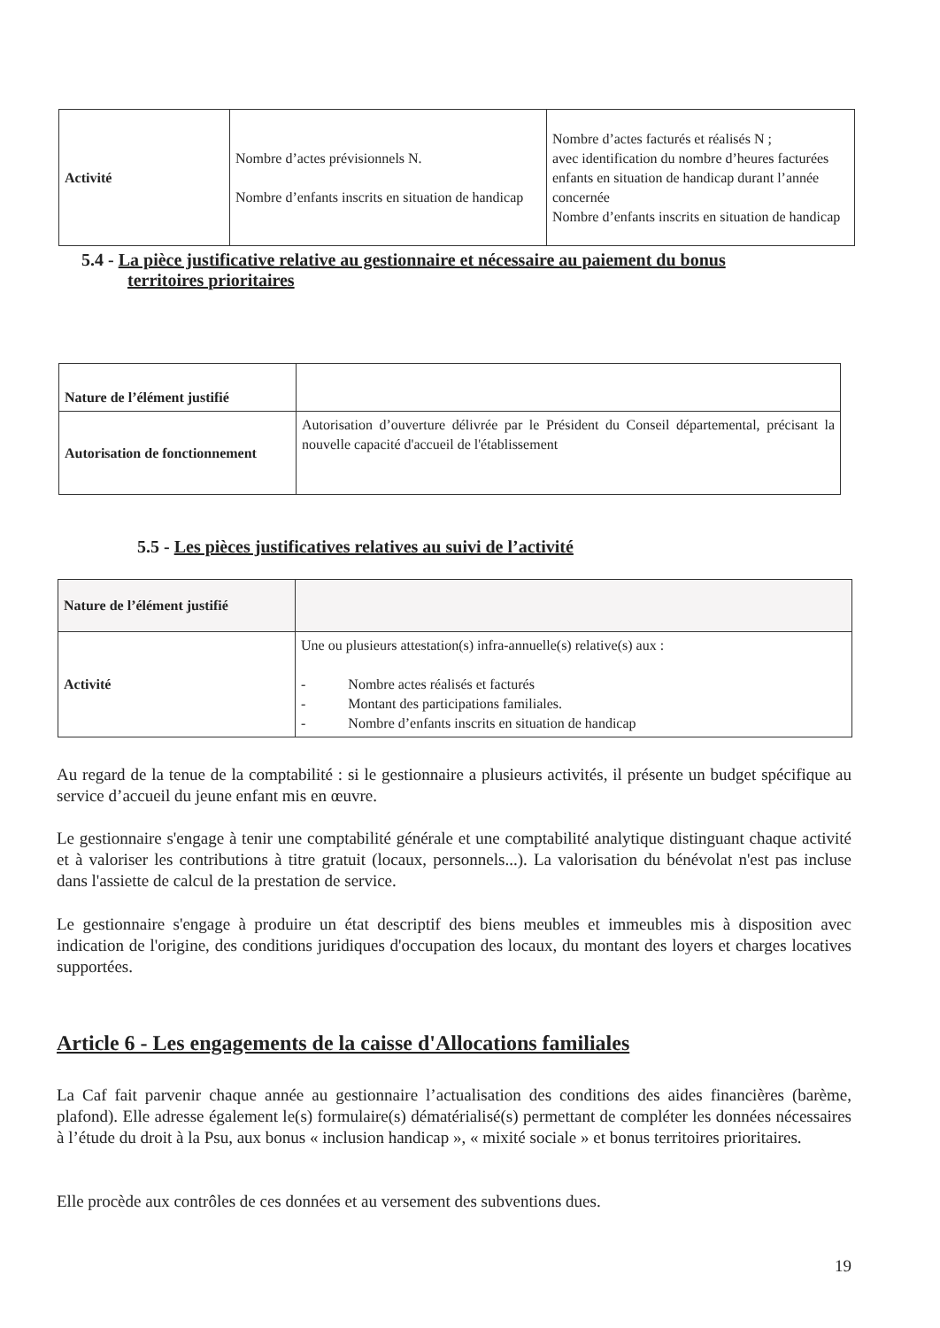| Activité | Nombre d’actes prévisionnels N. Nombre d’enfants inscrits en situation de handicap | Nombre d’actes facturés et réalisés N ; avec identification du nombre d’heures facturées enfants en situation de handicap durant l’année concernée Nombre d’enfants inscrits en situation de handicap |
5.4 - La pièce justificative relative au gestionnaire et nécessaire au paiement du bonus
territoires prioritaires
| Nature de l’élément justifié | |
| Autorisation de fonctionnement | Autorisation d’ouverture délivrée par le Président du Conseil départemental, précisant la nouvelle capacité d'accueil de l'établissement |
5.5 - Les pièces justificatives relatives au suivi de l’activité
| Nature de l’élément justifié | |
| Activité | Une ou plusieurs attestation(s) infra-annuelle(s) relative(s) aux : - Nombre actes réalisés et facturés - Montant des participations familiales. - Nombre d’enfants inscrits en situation de handicap |
Au regard de la tenue de la comptabilité : si le gestionnaire a plusieurs activités, il présente un budget spécifique au service d’accueil du jeune enfant mis en œuvre.
Le gestionnaire s'engage à tenir une comptabilité générale et une comptabilité analytique distinguant chaque activité et à valoriser les contributions à titre gratuit (locaux, personnels...). La valorisation du bénévolat n'est pas incluse dans l'assiette de calcul de la prestation de service.
Le gestionnaire s'engage à produire un état descriptif des biens meubles et immeubles mis à disposition avec indication de l'origine, des conditions juridiques d'occupation des locaux, du montant des loyers et charges locatives supportées.
Article 6 - Les engagements de la caisse d'Allocations familiales
La Caf fait parvenir chaque année au gestionnaire l’actualisation des conditions des aides financières (barème, plafond). Elle adresse également le(s) formulaire(s) dématérialisé(s) permettant de compléter les données nécessaires à l’étude du droit à la Psu, aux bonus « inclusion handicap », « mixité sociale » et bonus territoires prioritaires.
Elle procède aux contrôles de ces données et au versement des subventions dues.
19